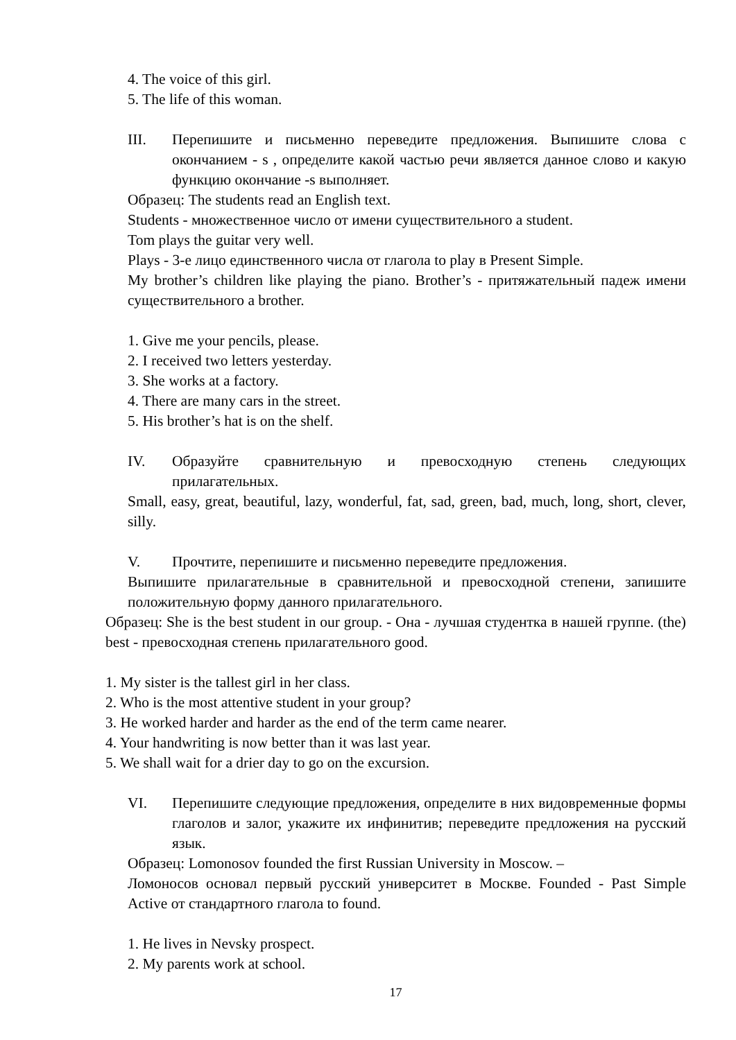4. The voice of this girl.
5. The life of this woman.
III. Перепишите и письменно переведите предложения. Выпишите слова с окончанием - s , определите какой частью речи является данное слово и какую функцию окончание -s выполняет.
Образец: The students read an English text.
Students - множественное число от имени существительного a student.
Tom plays the guitar very well.
Plays - 3-е лицо единственного числа от глагола to play в Present Simple.
My brother’s children like playing the piano. Brother’s - притяжательный падеж имени существительного a brother.
1. Give me your pencils, please.
2. I received two letters yesterday.
3. She works at a factory.
4. There are many cars in the street.
5. His brother’s hat is on the shelf.
IV. Образуйте сравнительную и превосходную степень следующих прилагательных.
Small, easy, great, beautiful, lazy, wonderful, fat, sad, green, bad, much, long, short, clever, silly.
V. Прочтите, перепишите и письменно переведите предложения.
Выпишите прилагательные в сравнительной и превосходной степени, запишите положительную форму данного прилагательного.
Образец: She is the best student in our group. - Она - лучшая студентка в нашей группе. (the) best - превосходная степень прилагательного good.
1. My sister is the tallest girl in her class.
2. Who is the most attentive student in your group?
3. He worked harder and harder as the end of the term came nearer.
4. Your handwriting is now better than it was last year.
5. We shall wait for a drier day to go on the excursion.
VI. Перепишите следующие предложения, определите в них видовременные формы глаголов и залог, укажите их инфинитив; переведите предложения на русский язык.
Образец: Lomonosov founded the first Russian University in Moscow. –
Ломоносов основал первый русский университет в Москве. Founded - Past Simple Active от стандартного глагола to found.
1. He lives in Nevsky prospect.
2. My parents work at school.
17